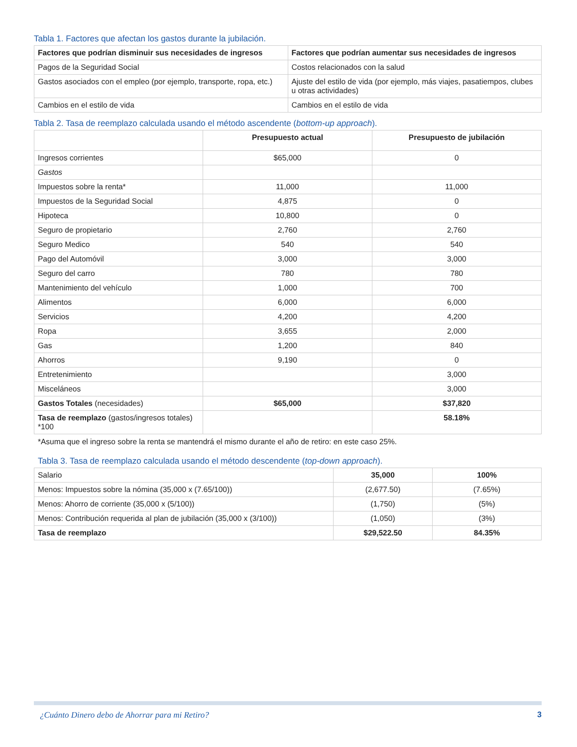Tabla 1. Factores que afectan los gastos durante la jubilación.
| Factores que podrían disminuir sus necesidades de ingresos | Factores que podrían aumentar sus necesidades de ingresos |
| --- | --- |
| Pagos de la Seguridad Social | Costos relacionados con la salud |
| Gastos asociados con el empleo (por ejemplo, transporte, ropa, etc.) | Ajuste del estilo de vida (por ejemplo, más viajes, pasatiempos, clubes u otras actividades) |
| Cambios en el estilo de vida | Cambios en el estilo de vida |
Tabla 2. Tasa de reemplazo calculada usando el método ascendente (bottom-up approach).
| | Presupuesto actual | Presupuesto de jubilación |
| --- | --- | --- |
| Ingresos corrientes | $65,000 | 0 |
| Gastos | | |
| Impuestos sobre la renta* | 11,000 | 11,000 |
| Impuestos de la Seguridad Social | 4,875 | 0 |
| Hipoteca | 10,800 | 0 |
| Seguro de propietario | 2,760 | 2,760 |
| Seguro Medico | 540 | 540 |
| Pago del Automóvil | 3,000 | 3,000 |
| Seguro del carro | 780 | 780 |
| Mantenimiento del vehículo | 1,000 | 700 |
| Alimentos | 6,000 | 6,000 |
| Servicios | 4,200 | 4,200 |
| Ropa | 3,655 | 2,000 |
| Gas | 1,200 | 840 |
| Ahorros | 9,190 | 0 |
| Entretenimiento | | 3,000 |
| Misceláneos | | 3,000 |
| Gastos Totales (necesidades) | $65,000 | $37,820 |
| Tasa de reemplazo (gastos/ingresos totales) *100 | | 58.18% |
*Asuma que el ingreso sobre la renta se mantendrá el mismo durante el año de retiro: en este caso 25%.
Tabla 3. Tasa de reemplazo calculada usando el método descendente (top-down approach).
| Salario | 35,000 | 100% |
| Menos: Impuestos sobre la nómina (35,000 x (7.65/100)) | (2,677.50) | (7.65%) |
| Menos: Ahorro de corriente (35,000 x (5/100)) | (1,750) | (5%) |
| Menos: Contribución requerida al plan de jubilación (35,000 x (3/100)) | (1,050) | (3%) |
| Tasa de reemplazo | $29,522.50 | 84.35% |
¿Cuánto Dinero debo de Ahorrar para mi Retiro? 3